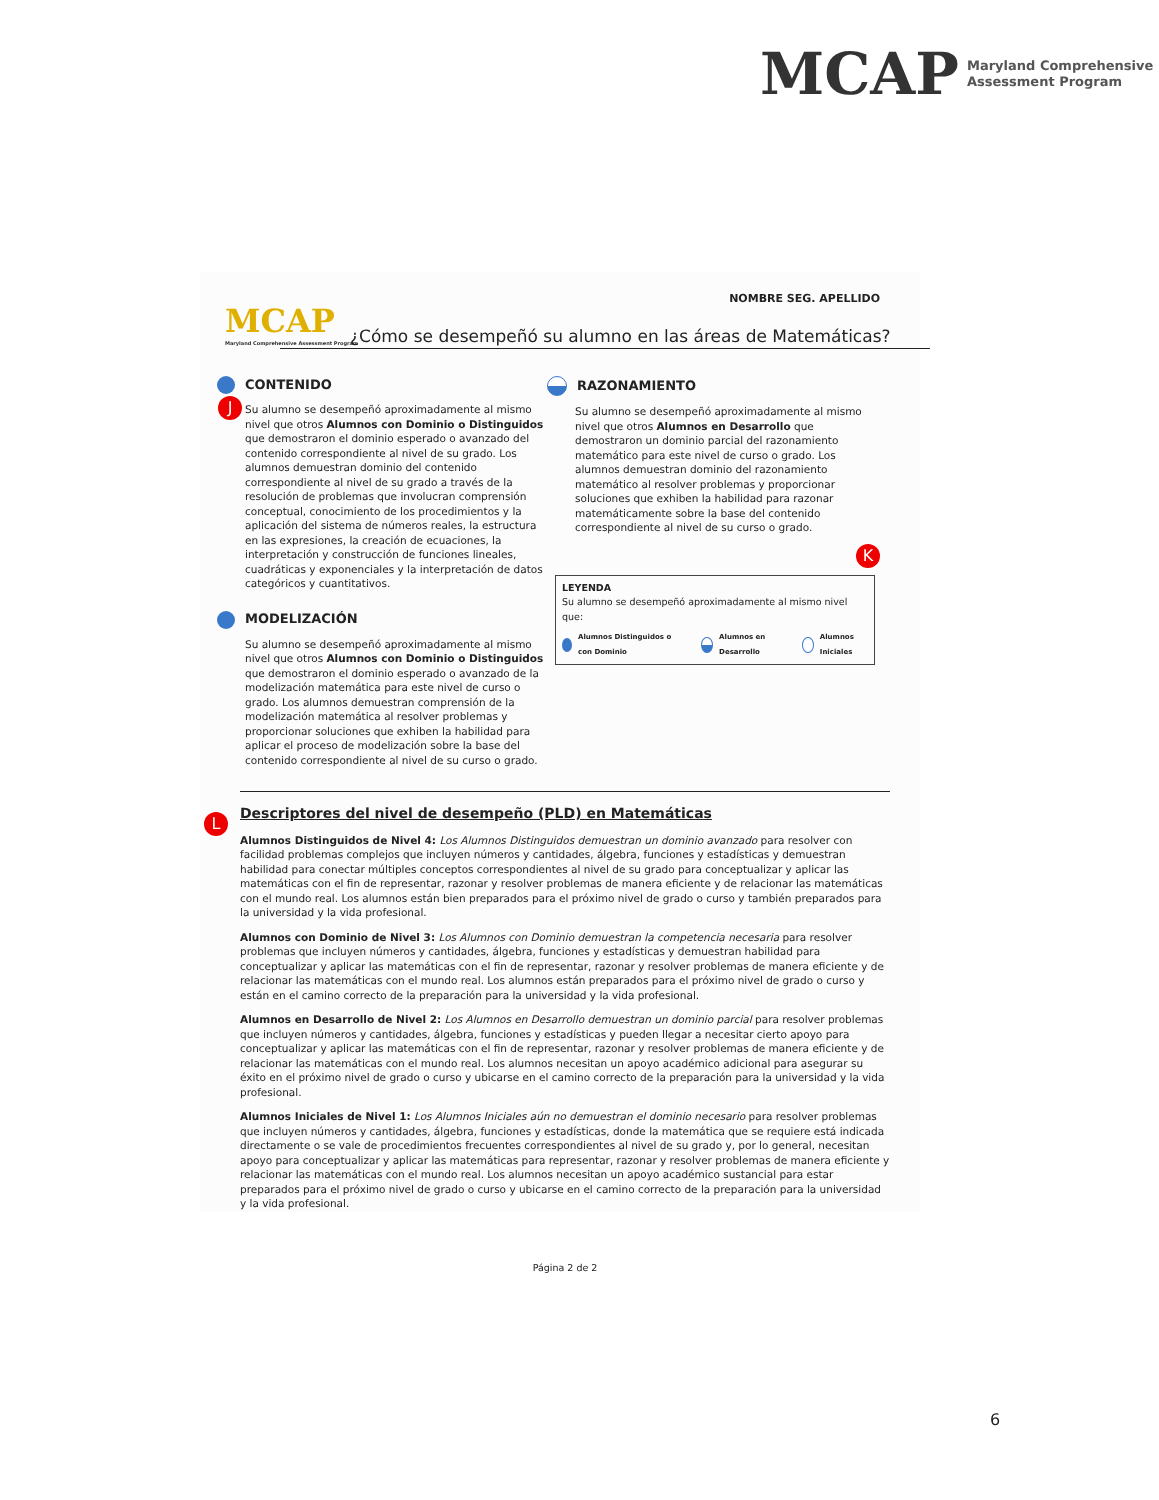MCAP Maryland Comprehensive
Assessment Program
NOMBRE SEG. APELLIDO
MCAP
Maryland Comprehensive Assessment Program
¿Cómo se desempeñó su alumno en las áreas de Matemáticas?
CONTENIDO
Su alumno se desempeñó aproximadamente al mismo nivel que otros Alumnos con Dominio o Distinguidos que demostraron el dominio esperado o avanzado del contenido correspondiente al nivel de su grado. Los alumnos demuestran dominio del contenido correspondiente al nivel de su grado a través de la resolución de problemas que involucran comprensión conceptual, conocimiento de los procedimientos y la aplicación del sistema de números reales, la estructura en las expresiones, la creación de ecuaciones, la interpretación y construcción de funciones lineales, cuadráticas y exponenciales y la interpretación de datos categóricos y cuantitativos.
MODELIZACIÓN
Su alumno se desempeñó aproximadamente al mismo nivel que otros Alumnos con Dominio o Distinguidos que demostraron el dominio esperado o avanzado de la modelización matemática para este nivel de curso o grado. Los alumnos demuestran comprensión de la modelización matemática al resolver problemas y proporcionar soluciones que exhiben la habilidad para aplicar el proceso de modelización sobre la base del contenido correspondiente al nivel de su curso o grado.
RAZONAMIENTO
Su alumno se desempeñó aproximadamente al mismo nivel que otros Alumnos en Desarrollo que demostraron un dominio parcial del razonamiento matemático para este nivel de curso o grado. Los alumnos demuestran dominio del razonamiento matemático al resolver problemas y proporcionar soluciones que exhiben la habilidad para razonar matemáticamente sobre la base del contenido correspondiente al nivel de su curso o grado.
LEYENDA
Su alumno se desempeñó aproximadamente al mismo nivel que:
Alumnos Distinguidos o con Dominio Alumnos en Desarrollo Alumnos Iniciales
Descriptores del nivel de desempeño (PLD) en Matemáticas
Alumnos Distinguidos de Nivel 4: Los Alumnos Distinguidos demuestran un dominio avanzado para resolver con facilidad problemas complejos que incluyen números y cantidades, álgebra, funciones y estadísticas y demuestran habilidad para conectar múltiples conceptos correspondientes al nivel de su grado para conceptualizar y aplicar las matemáticas con el fin de representar, razonar y resolver problemas de manera eficiente y de relacionar las matemáticas con el mundo real. Los alumnos están bien preparados para el próximo nivel de grado o curso y también preparados para la universidad y la vida profesional.
Alumnos con Dominio de Nivel 3: Los Alumnos con Dominio demuestran la competencia necesaria para resolver problemas que incluyen números y cantidades, álgebra, funciones y estadísticas y demuestran habilidad para conceptualizar y aplicar las matemáticas con el fin de representar, razonar y resolver problemas de manera eficiente y de relacionar las matemáticas con el mundo real. Los alumnos están preparados para el próximo nivel de grado o curso y están en el camino correcto de la preparación para la universidad y la vida profesional.
Alumnos en Desarrollo de Nivel 2: Los Alumnos en Desarrollo demuestran un dominio parcial para resolver problemas que incluyen números y cantidades, álgebra, funciones y estadísticas y pueden llegar a necesitar cierto apoyo para conceptualizar y aplicar las matemáticas con el fin de representar, razonar y resolver problemas de manera eficiente y de relacionar las matemáticas con el mundo real. Los alumnos necesitan un apoyo académico adicional para asegurar su éxito en el próximo nivel de grado o curso y ubicarse en el camino correcto de la preparación para la universidad y la vida profesional.
Alumnos Iniciales de Nivel 1: Los Alumnos Iniciales aún no demuestran el dominio necesario para resolver problemas que incluyen números y cantidades, álgebra, funciones y estadísticas, donde la matemática que se requiere está indicada directamente o se vale de procedimientos frecuentes correspondientes al nivel de su grado y, por lo general, necesitan apoyo para conceptualizar y aplicar las matemáticas para representar, razonar y resolver problemas de manera eficiente y relacionar las matemáticas con el mundo real. Los alumnos necesitan un apoyo académico sustancial para estar preparados para el próximo nivel de grado o curso y ubicarse en el camino correcto de la preparación para la universidad y la vida profesional.
Página 2 de 2
J
K
L
6